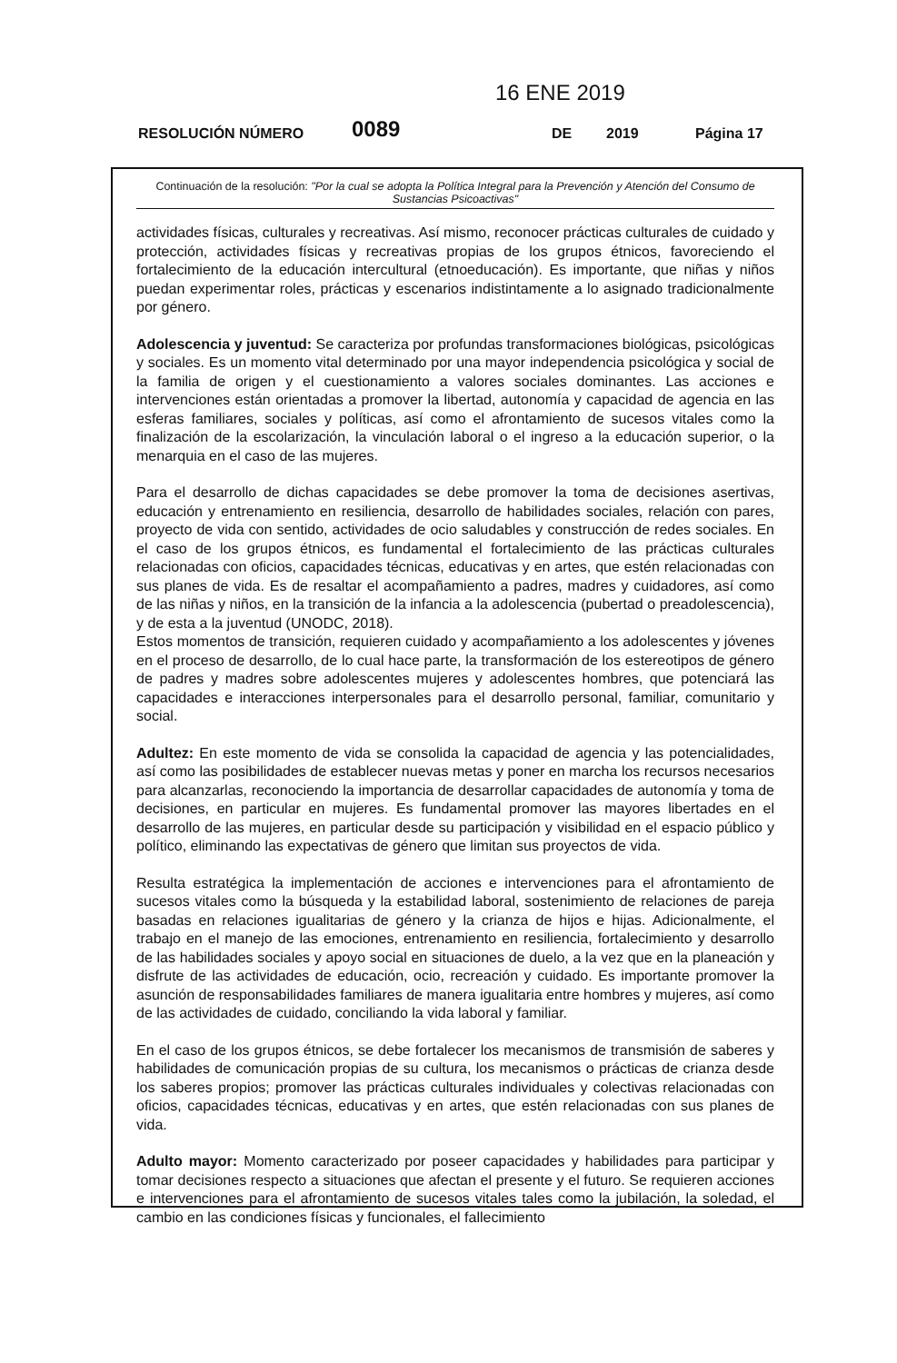16 ENE 2019
RESOLUCIÓN NÚMERO 0089 DE 2019 Página 17
Continuación de la resolución: "Por la cual se adopta la Política Integral para la Prevención y Atención del Consumo de Sustancias Psicoactivas"
actividades físicas, culturales y recreativas. Así mismo, reconocer prácticas culturales de cuidado y protección, actividades físicas y recreativas propias de los grupos étnicos, favoreciendo el fortalecimiento de la educación intercultural (etnoeducación). Es importante, que niñas y niños puedan experimentar roles, prácticas y escenarios indistintamente a lo asignado tradicionalmente por género.
Adolescencia y juventud: Se caracteriza por profundas transformaciones biológicas, psicológicas y sociales. Es un momento vital determinado por una mayor independencia psicológica y social de la familia de origen y el cuestionamiento a valores sociales dominantes. Las acciones e intervenciones están orientadas a promover la libertad, autonomía y capacidad de agencia en las esferas familiares, sociales y políticas, así como el afrontamiento de sucesos vitales como la finalización de la escolarización, la vinculación laboral o el ingreso a la educación superior, o la menarquia en el caso de las mujeres.
Para el desarrollo de dichas capacidades se debe promover la toma de decisiones asertivas, educación y entrenamiento en resiliencia, desarrollo de habilidades sociales, relación con pares, proyecto de vida con sentido, actividades de ocio saludables y construcción de redes sociales. En el caso de los grupos étnicos, es fundamental el fortalecimiento de las prácticas culturales relacionadas con oficios, capacidades técnicas, educativas y en artes, que estén relacionadas con sus planes de vida. Es de resaltar el acompañamiento a padres, madres y cuidadores, así como de las niñas y niños, en la transición de la infancia a la adolescencia (pubertad o preadolescencia), y de esta a la juventud (UNODC, 2018).
Estos momentos de transición, requieren cuidado y acompañamiento a los adolescentes y jóvenes en el proceso de desarrollo, de lo cual hace parte, la transformación de los estereotipos de género de padres y madres sobre adolescentes mujeres y adolescentes hombres, que potenciará las capacidades e interacciones interpersonales para el desarrollo personal, familiar, comunitario y social.
Adultez: En este momento de vida se consolida la capacidad de agencia y las potencialidades, así como las posibilidades de establecer nuevas metas y poner en marcha los recursos necesarios para alcanzarlas, reconociendo la importancia de desarrollar capacidades de autonomía y toma de decisiones, en particular en mujeres. Es fundamental promover las mayores libertades en el desarrollo de las mujeres, en particular desde su participación y visibilidad en el espacio público y político, eliminando las expectativas de género que limitan sus proyectos de vida.
Resulta estratégica la implementación de acciones e intervenciones para el afrontamiento de sucesos vitales como la búsqueda y la estabilidad laboral, sostenimiento de relaciones de pareja basadas en relaciones igualitarias de género y la crianza de hijos e hijas. Adicionalmente, el trabajo en el manejo de las emociones, entrenamiento en resiliencia, fortalecimiento y desarrollo de las habilidades sociales y apoyo social en situaciones de duelo, a la vez que en la planeación y disfrute de las actividades de educación, ocio, recreación y cuidado. Es importante promover la asunción de responsabilidades familiares de manera igualitaria entre hombres y mujeres, así como de las actividades de cuidado, conciliando la vida laboral y familiar.
En el caso de los grupos étnicos, se debe fortalecer los mecanismos de transmisión de saberes y habilidades de comunicación propias de su cultura, los mecanismos o prácticas de crianza desde los saberes propios; promover las prácticas culturales individuales y colectivas relacionadas con oficios, capacidades técnicas, educativas y en artes, que estén relacionadas con sus planes de vida.
Adulto mayor: Momento caracterizado por poseer capacidades y habilidades para participar y tomar decisiones respecto a situaciones que afectan el presente y el futuro. Se requieren acciones e intervenciones para el afrontamiento de sucesos vitales tales como la jubilación, la soledad, el cambio en las condiciones físicas y funcionales, el fallecimiento